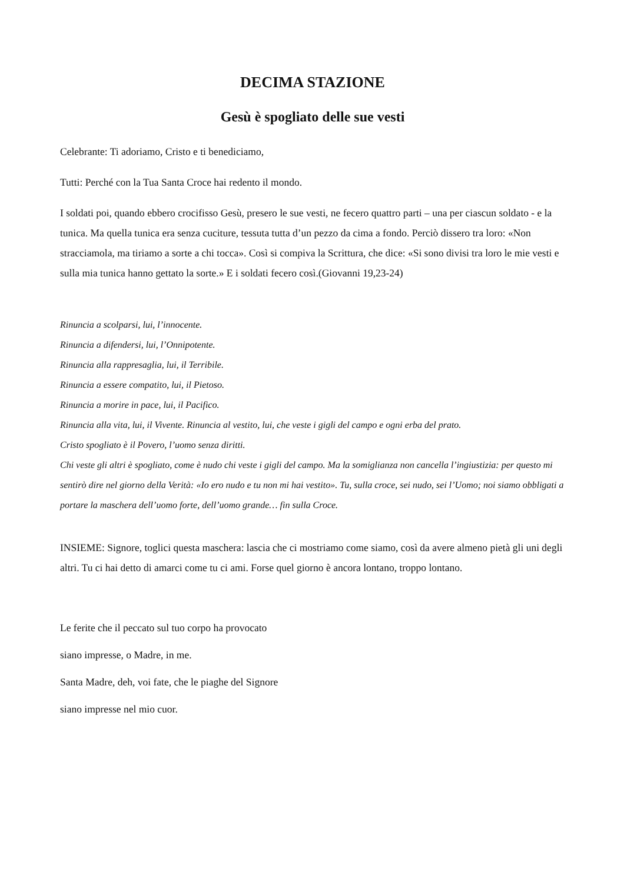DECIMA STAZIONE
Gesù è spogliato delle sue vesti
Celebrante: Ti adoriamo, Cristo e ti benediciamo,
Tutti: Perché con la Tua Santa Croce hai redento il mondo.
I soldati poi, quando ebbero crocifisso Gesù, presero le sue vesti, ne fecero quattro parti – una per ciascun soldato - e la tunica. Ma quella tunica era senza cuciture, tessuta tutta d’un pezzo da cima a fondo. Perciò dissero tra loro: «Non stracciamola, ma tiriamo a sorte a chi tocca». Così si compiva la Scrittura, che dice: «Si sono divisi tra loro le mie vesti e sulla mia tunica hanno gettato la sorte.» E i soldati fecero così.(Giovanni 19,23-24)
Rinuncia a scolparsi, lui, l’innocente.
Rinuncia a difendersi, lui, l’Onnipotente.
Rinuncia alla rappresaglia, lui, il Terribile.
Rinuncia a essere compatito, lui, il Pietoso.
Rinuncia a morire in pace, lui, il Pacifico.
Rinuncia alla vita, lui, il Vivente. Rinuncia al vestito, lui, che veste i gigli del campo e ogni erba del prato.
Cristo spogliato è il Povero, l’uomo senza diritti.
Chi veste gli altri è spogliato, come è nudo chi veste i gigli del campo. Ma la somiglianza non cancella l’ingiustizia: per questo mi sentirò dire nel giorno della Verità: «Io ero nudo e tu non mi hai vestito». Tu, sulla croce, sei nudo, sei l’Uomo; noi siamo obbligati a portare la maschera dell’uomo forte, dell’uomo grande… fin sulla Croce.
INSIEME: Signore, toglici questa maschera: lascia che ci mostriamo come siamo, così da avere almeno pietà gli uni degli altri. Tu ci hai detto di amarci come tu ci ami. Forse quel giorno è ancora lontano, troppo lontano.
Le ferite che il peccato sul tuo corpo ha provocato
siano impresse, o Madre, in me.
Santa Madre, deh, voi fate, che le piaghe del Signore
siano impresse nel mio cuor.